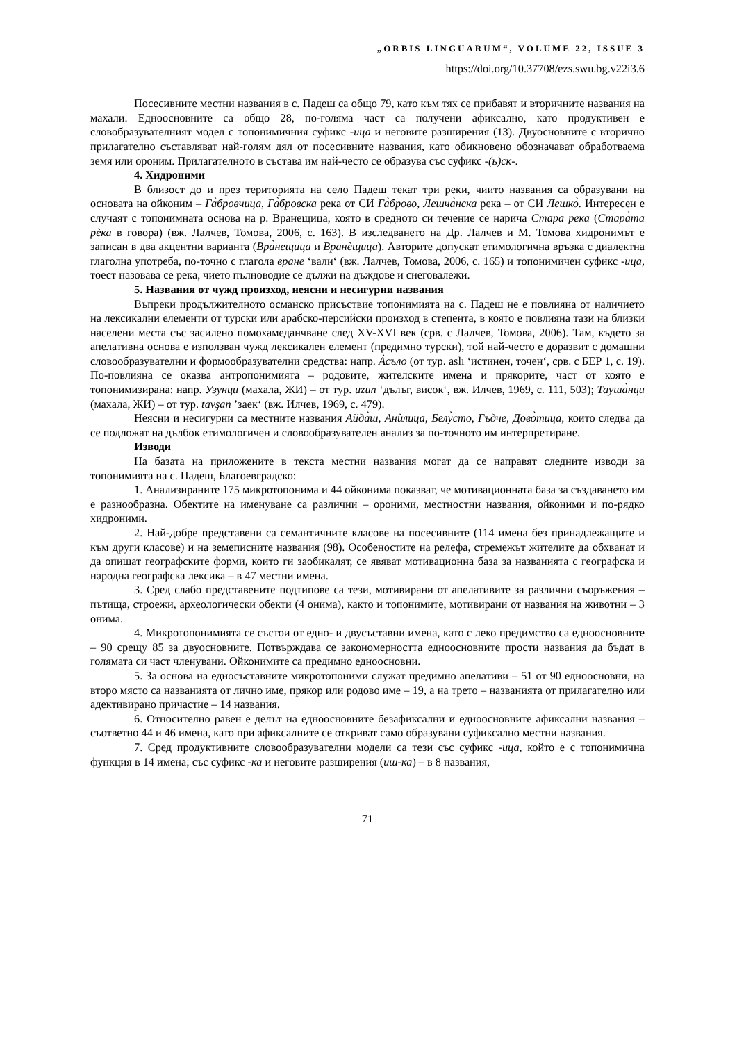„ORBIS LINGUARUM“, VOLUME 22, ISSUE 3
https://doi.org/10.37708/ezs.swu.bg.v22i3.6
Посесивните местни названия в с. Падеш са общо 79, като към тях се прибавят и вторичните названия на махали. Едноосновните са общо 28, по-голяма част са получени афиксално, като продуктивен е словобразувателният модел с топонимичния суфикс -ица и неговите разширения (13). Двуосновните с вторично прилагателно съставляват най-голям дял от посесивните названия, като обикновено обозначават обработваема земя или ороним. Прилагателното в състава им най-често се образува със суфикс -(ь)ск-.
4. Хидроними
В близост до и през територията на село Падеш текат три реки, чиито названия са образувани на основата на ойконим – Га̀бровчица, Га̀бровска река от СИ Га̀брово, Лешча̀нска река – от СИ Лешко̀. Интересен е случаят с топонимната основа на р. Вранещица, която в средното си течение се нарича Стара река (Стара̀та рѐка в говора) (вж. Лалчев, Томова, 2006, с. 163). В изследването на Др. Лалчев и М. Томова хидронимът е записан в два акцентни варианта (Вра̀нещица и Вранѐщица). Авторите допускат етимологична връзка с диалектна глаголна употреба, по-точно с глагола вране ‘вали‘ (вж. Лалчев, Томова, 2006, с. 165) и топонимичен суфикс -ица, тоест назовава се река, чието пълноводие се дължи на дъждове и снеговалежи.
5. Названия от чужд произход, неясни и несигурни названия
Въпреки продължителното османско присъствие топонимията на с. Падеш не е повлияна от наличието на лексикални елементи от турски или арабско-персийски произход в степента, в която е повлияна тази на близки населени места със засилено помохамеданчване след XV-XVI век (срв. с Лалчев, Томова, 2006). Там, където за апелативна основа е използван чужд лексикален елемент (предимно турски), той най-често е доразвит с домашни словообразувателни и формообразувателни средства: напр. А̀съло (от тур. aslı ‘истинен, точен‘, срв. с БЕР 1, с. 19). По-повлияна се оказва антропонимията – родовите, жителските имена и прякорите, част от която е топонимизирана: напр. Узунци (махала, ЖИ) – от тур. uzun ‘дълъг, висок‘, вж. Илчев, 1969, с. 111, 503); Тауша̀нци (махала, ЖИ) – от тур. tavşan ’заек‘ (вж. Илчев, 1969, с. 479).
Неясни и несигурни са местните названия Айда̀ш, Анѝлица, Белу̀сто, Гъдче, Дово̀тица, които следва да се подложат на дълбок етимологичен и словообразувателен анализ за по-точното им интерпретиране.
Изводи
На базата на приложените в текста местни названия могат да се направят следните изводи за топонимията на с. Падеш, Благоевградско:
1. Анализираните 175 микротопонима и 44 ойконима показват, че мотивационната база за създаването им е разнообразна. Обектите на именуване са различни – ороними, местностни названия, ойконими и по-рядко хидроними.
2. Най-добре представени са семантичните класове на посесивните (114 имена без принадлежащите и към други класове) и на земеписните названия (98). Особеностите на релефа, стремежът жителите да обхванат и да опишат географските форми, които ги заобикалят, се явяват мотивационна база за названията с географска и народна географска лексика – в 47 местни имена.
3. Сред слабо представените подтипове са тези, мотивирани от апелативите за различни съоръжения – пътища, строежи, археологически обекти (4 онима), както и топонимите, мотивирани от названия на животни – 3 онима.
4. Микротопонимията се състои от едно- и двусъставни имена, като с леко предимство са едноосновните – 90 срещу 85 за двуосновните. Потвърждава се закономерността едноосновните прости названия да бъдат в голямата си част членувани. Ойконимите са предимно едноосновни.
5. За основа на едносъставните микротопоними служат предимно апелативи – 51 от 90 едноосновни, на второ място са названията от лично име, прякор или родово име – 19, а на трето – названията от прилагателно или адективирано причастие – 14 названия.
6. Относително равен е делът на едноосновните безафиксални и едноосновните афиксални названия – съответно 44 и 46 имена, като при афиксалните се откриват само образувани суфиксално местни названия.
7. Сред продуктивните словообразувателни модели са тези със суфикс -ица, който е с топонимична функция в 14 имена; със суфикс -ка и неговите разширения (иш-ка) – в 8 названия,
71